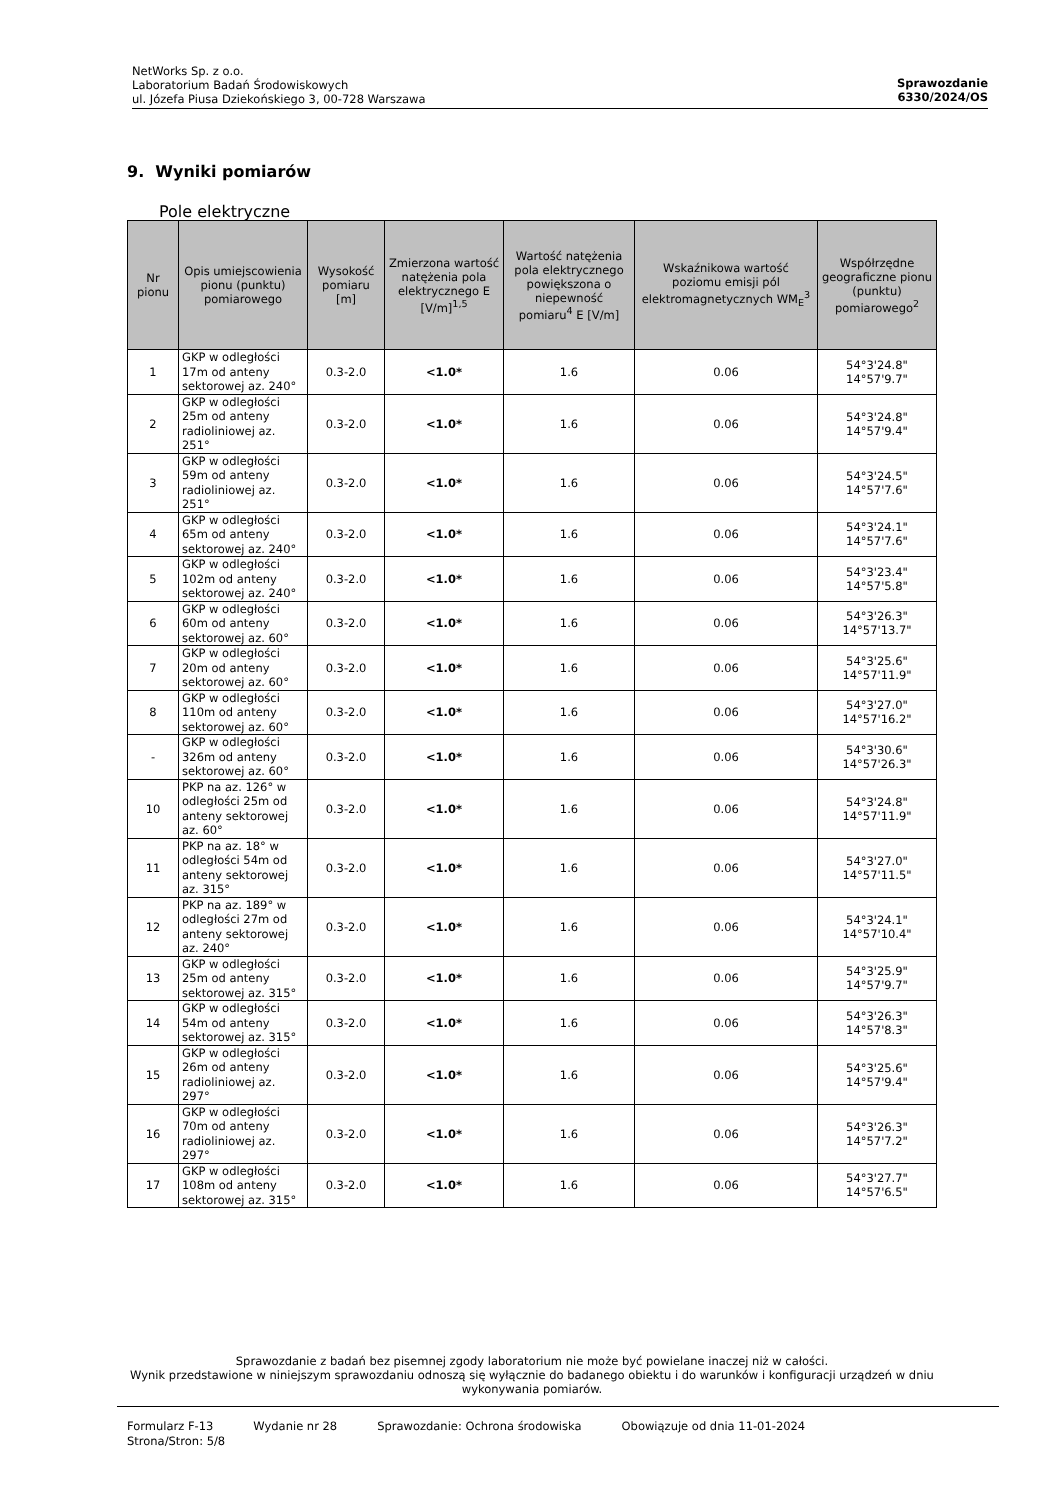NetWorks Sp. z o.o.
Laboratorium Badań Środowiskowych
ul. Józefa Piusa Dziekońskiego 3, 00-728 Warszawa
Sprawozdanie
6330/2024/OS
9. Wyniki pomiarów
Pole elektryczne
| Nr pionu | Opis umiejscowienia pionu (punktu) pomiarowego | Wysokość pomiaru [m] | Zmierzona wartość natężenia pola elektrycznego E [V/m]<sup>1,5</sup> | Wartość natężenia pola elektrycznego powiększona o niepewność pomiaru<sup>4</sup> E [V/m] | Wskaźnikowa wartość poziomu emisji pól elektromagnetycznych WM<sub>E</sub><sup>3</sup> | Współrzędne geograficzne pionu (punktu) pomiarowego<sup>2</sup> |
| --- | --- | --- | --- | --- | --- | --- |
| 1 | GKP w odległości 17m od anteny sektorowej az. 240° | 0.3-2.0 | <1.0* | 1.6 | 0.06 | 54°3'24.8" 14°57'9.7" |
| 2 | GKP w odległości 25m od anteny radioliniowej az. 251° | 0.3-2.0 | <1.0* | 1.6 | 0.06 | 54°3'24.8" 14°57'9.4" |
| 3 | GKP w odległości 59m od anteny radioliniowej az. 251° | 0.3-2.0 | <1.0* | 1.6 | 0.06 | 54°3'24.5" 14°57'7.6" |
| 4 | GKP w odległości 65m od anteny sektorowej az. 240° | 0.3-2.0 | <1.0* | 1.6 | 0.06 | 54°3'24.1" 14°57'7.6" |
| 5 | GKP w odległości 102m od anteny sektorowej az. 240° | 0.3-2.0 | <1.0* | 1.6 | 0.06 | 54°3'23.4" 14°57'5.8" |
| 6 | GKP w odległości 60m od anteny sektorowej az. 60° | 0.3-2.0 | <1.0* | 1.6 | 0.06 | 54°3'26.3" 14°57'13.7" |
| 7 | GKP w odległości 20m od anteny sektorowej az. 60° | 0.3-2.0 | <1.0* | 1.6 | 0.06 | 54°3'25.6" 14°57'11.9" |
| 8 | GKP w odległości 110m od anteny sektorowej az. 60° | 0.3-2.0 | <1.0* | 1.6 | 0.06 | 54°3'27.0" 14°57'16.2" |
| - | GKP w odległości 326m od anteny sektorowej az. 60° | 0.3-2.0 | <1.0* | 1.6 | 0.06 | 54°3'30.6" 14°57'26.3" |
| 10 | PKP na az. 126° w odległości 25m od anteny sektorowej az. 60° | 0.3-2.0 | <1.0* | 1.6 | 0.06 | 54°3'24.8" 14°57'11.9" |
| 11 | PKP na az. 18° w odległości 54m od anteny sektorowej az. 315° | 0.3-2.0 | <1.0* | 1.6 | 0.06 | 54°3'27.0" 14°57'11.5" |
| 12 | PKP na az. 189° w odległości 27m od anteny sektorowej az. 240° | 0.3-2.0 | <1.0* | 1.6 | 0.06 | 54°3'24.1" 14°57'10.4" |
| 13 | GKP w odległości 25m od anteny sektorowej az. 315° | 0.3-2.0 | <1.0* | 1.6 | 0.06 | 54°3'25.9" 14°57'9.7" |
| 14 | GKP w odległości 54m od anteny sektorowej az. 315° | 0.3-2.0 | <1.0* | 1.6 | 0.06 | 54°3'26.3" 14°57'8.3" |
| 15 | GKP w odległości 26m od anteny radioliniowej az. 297° | 0.3-2.0 | <1.0* | 1.6 | 0.06 | 54°3'25.6" 14°57'9.4" |
| 16 | GKP w odległości 70m od anteny radioliniowej az. 297° | 0.3-2.0 | <1.0* | 1.6 | 0.06 | 54°3'26.3" 14°57'7.2" |
| 17 | GKP w odległości 108m od anteny sektorowej az. 315° | 0.3-2.0 | <1.0* | 1.6 | 0.06 | 54°3'27.7" 14°57'6.5" |
Sprawozdanie z badań bez pisemnej zgody laboratorium nie może być powielane inaczej niż w całości.
Wynik przedstawione w niniejszym sprawozdaniu odnoszą się wyłącznie do badanego obiektu i do warunków i konfiguracji urządzeń w dniu wykonywania pomiarów.
Formularz F-13 Wydanie nr 28 Sprawozdanie: Ochrona środowiska Obowiązuje od dnia 11-01-2024
Strona/Stron: 5/8